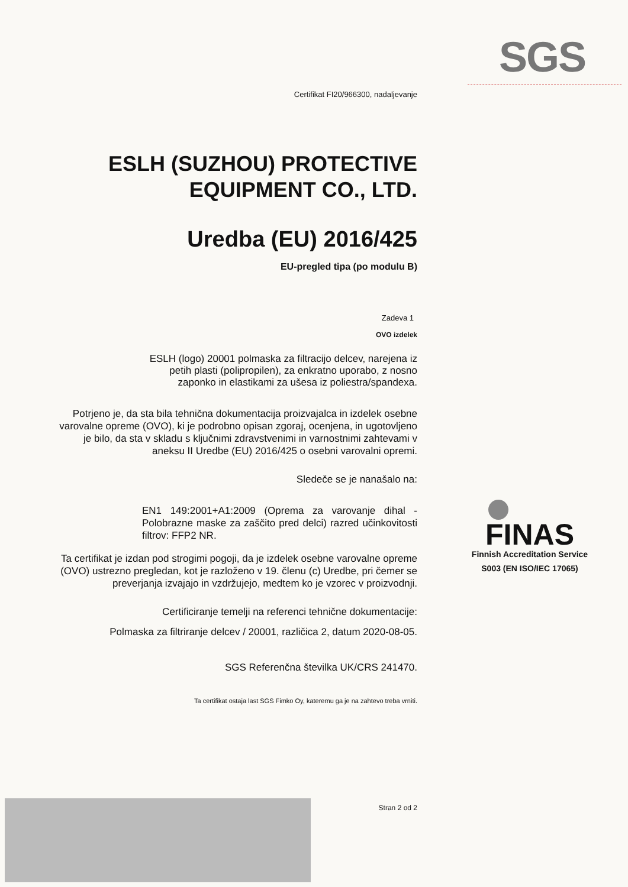SGS
Certifikat FI20/966300, nadaljevanje
ESLH (SUZHOU) PROTECTIVE EQUIPMENT CO., LTD.
Uredba (EU) 2016/425
EU-pregled tipa (po modulu B)
Zadeva 1
OVO izdelek
ESLH (logo) 20001 polmaska za filtracijo delcev, narejena iz petih plasti (polipropilen), za enkratno uporabo, z nosno zaponko in elastikami za ušesa iz poliestra/spandexa.
Potrjeno je, da sta bila tehnična dokumentacija proizvajalca in izdelek osebne varovalne opreme (OVO), ki je podrobno opisan zgoraj, ocenjena, in ugotovljeno je bilo, da sta v skladu s ključnimi zdravstvenimi in varnostnimi zahtevami v aneksu II Uredbe (EU) 2016/425 o osebni varovalni opremi.
Sledeče se je nanašalo na:
EN1 149:2001+A1:2009 (Oprema za varovanje dihal - Polobrazne maske za zaščito pred delci) razred učinkovitosti filtrov: FFP2 NR.
Ta certifikat je izdan pod strogimi pogoji, da je izdelek osebne varovalne opreme (OVO) ustrezno pregledan, kot je razloženo v 19. členu (c) Uredbe, pri čemer se preverjanja izvajajo in vzdržujejo, medtem ko je vzorec v proizvodnji.
Certificiranje temelji na referenci tehnične dokumentacije:
Polmaska za filtriranje delcev / 20001, različica 2, datum 2020-08-05.
SGS Referenčna številka UK/CRS 241470.
Ta certifikat ostaja last SGS Fimko Oy, kateremu ga je na zahtevo treba vrniti.
Stran 2 od 2
FINAS
Finnish Accreditation Service
S003 (EN ISO/IEC 17065)